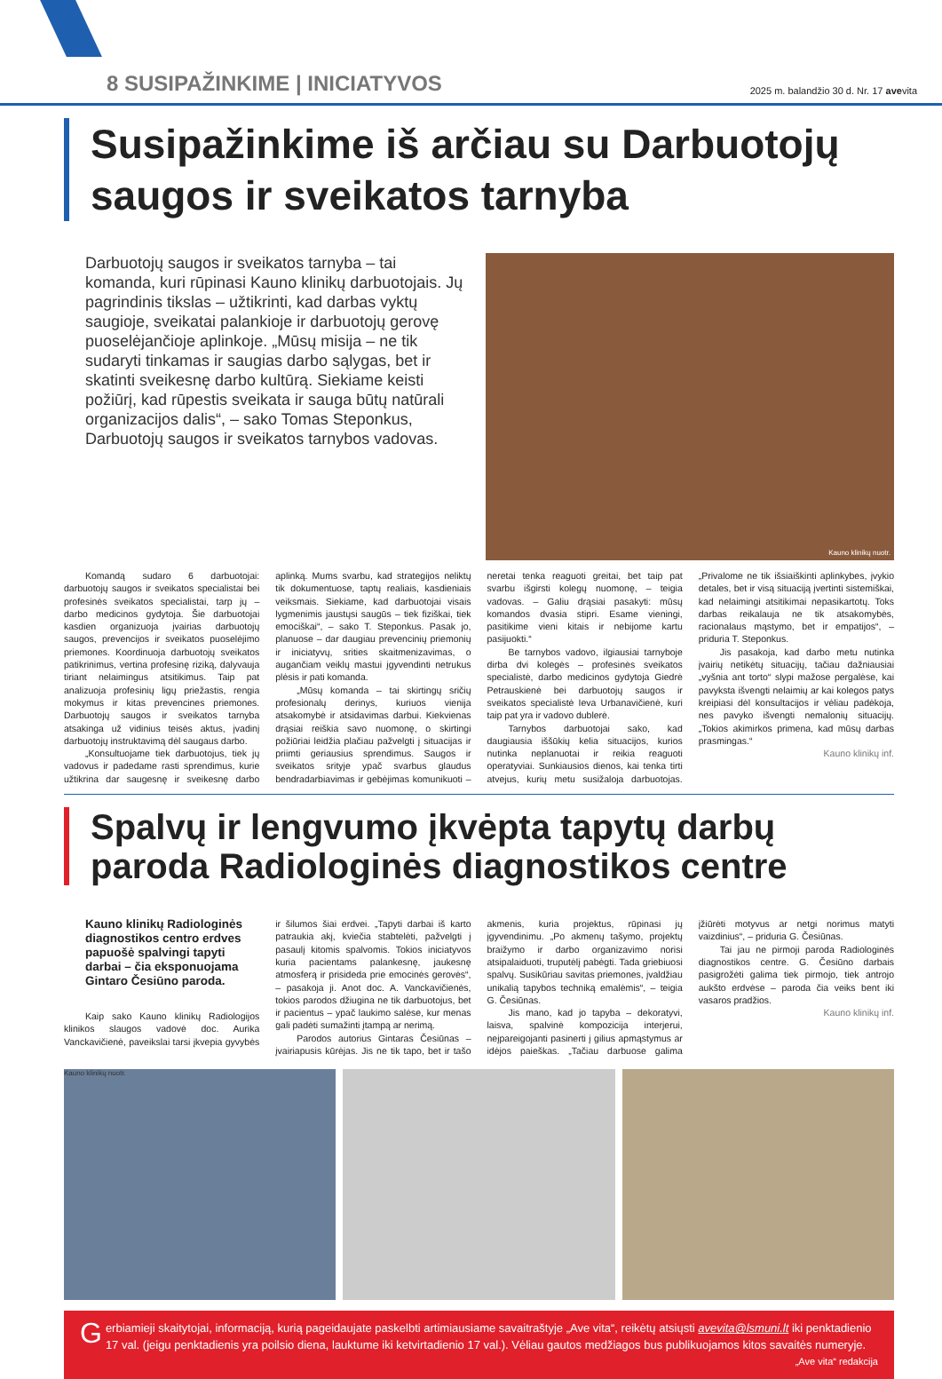8 SUSIPAŽINKIME | INICIATYVOS 2025 m. balandžio 30 d. Nr. 17 avevita
Susipažinkime iš arčiau su Darbuotojų saugos ir sveikatos tarnyba
Darbuotojų saugos ir sveikatos tarnyba – tai komanda, kuri rūpinasi Kauno klinikų darbuotojais. Jų pagrindinis tikslas – užtikrinti, kad darbas vyktų saugioje, sveikatai palankioje ir darbuotojų gerovę puoselėjančioje aplinkoje. „Mūsų misija – ne tik sudaryti tinkamas ir saugias darbo sąlygas, bet ir skatinti sveikesnę darbo kultūrą. Siekiame keisti požiūrį, kad rūpestis sveikata ir sauga būtų natūrali organizacijos dalis“, – sako Tomas Steponkus, Darbuotojų saugos ir sveikatos tarnybos vadovas.
Kauno klinikų nuotr.
Komandą sudaro 6 darbuotojai: darbuotojų saugos ir sveikatos specialistai bei profesinės sveikatos specialistai, tarp jų – darbo medicinos gydytoja. Šie darbuotojai kasdien organizuoja įvairias darbuotojų saugos, prevencijos ir sveikatos puoselėjimo priemones. Koordinuoja darbuotojų sveikatos patikrinimus, vertina profesinę riziką, dalyvauja tiriant nelaimingus atsitikimus. Taip pat analizuoja profesinių ligų priežastis, rengia mokymus ir kitas prevencines priemones. Darbuotojų saugos ir sveikatos tarnyba atsakinga už vidinius teisės aktus, įvadinį darbuotojų instruktavimą dėl saugaus darbo.
„Konsultuojame tiek darbuotojus, tiek jų vadovus ir padedame rasti sprendimus, kurie užtikrina dar saugesnę ir sveikesnę darbo aplinką. Mums svarbu, kad strategijos neliktų tik dokumentuose, taptų realiais, kasdieniais veiksmais. Siekiame, kad darbuotojai visais lygmenimis jaustųsi saugūs – tiek fiziškai, tiek emociškai“, – sako T. Steponkus. Pasak jo, planuose – dar daugiau prevencinių priemonių ir iniciatyvų, srities skaitmenizavimas, o augančiam veiklų mastui įgyvendinti netrukus plėsis ir pati komanda.
„Mūsų komanda – tai skirtingų sričių profesionalų derinys, kuriuos vienija atsakomybė ir atsidavimas darbui. Kiekvienas drąsiai reiškia savo nuomonę, o skirtingi požiūriai leidžia plačiau pažvelgti į situacijas ir priimti geriausius sprendimus. Saugos ir sveikatos srityje ypač svarbus glaudus bendradarbiavimas ir gebėjimas komunikuoti – neretai tenka reaguoti greitai, bet taip pat svarbu išgirsti kolegų nuomonę, – teigia vadovas. – Galiu drąsiai pasakyti: mūsų komandos dvasia stipri. Esame vieningi, pasitikime vieni kitais ir nebijome kartu pasijuokti.“
Be tarnybos vadovo, ilgiausiai tarnyboje dirba dvi kolegės – profesinės sveikatos specialistė, darbo medicinos gydytoja Giedrė Petrauskienė bei darbuotojų saugos ir sveikatos specialistė Ieva Urbanavičienė, kuri taip pat yra ir vadovo dublerė.
Tarnybos darbuotojai sako, kad daugiausia iššūkių kelia situacijos, kurios nutinka neplanuotai ir reikia reaguoti operatyviai. Sunkiausios dienos, kai tenka tirti atvejus, kurių metu susižaloja darbuotojas. „Privalome ne tik išsiaiškinti aplinkybes, įvykio detales, bet ir visą situaciją įvertinti sistemiškai, kad nelaimingi atsitikimai nepasikartotų. Toks darbas reikalauja ne tik atsakomybės, racionalaus mąstymo, bet ir empatijos“, – priduria T. Steponkus.
Jis pasakoja, kad darbo metu nutinka įvairių netikėtų situacijų, tačiau dažniausiai „vyšnia ant torto“ slypi mažose pergalėse, kai pavyksta išvengti nelaimių ar kai kolegos patys kreipiasi dėl konsultacijos ir vėliau padėkoja, nes pavyko išvengti nemalonių situacijų. „Tokios akimirkos primena, kad mūsų darbas prasmingas.“
Kauno klinikų inf.
Spalvų ir lengvumo įkvėpta tapytų darbų paroda Radiologinės diagnostikos centre
Kauno klinikų Radiologinės diagnostikos centro erdves papuošė spalvingi tapyti darbai – čia eksponuojama Gintaro Česiūno paroda.
Kaip sako Kauno klinikų Radiologijos klinikos slaugos vadovė doc. Aurika Vanckavičienė, paveikslai tarsi įkvepia gyvybės ir šilumos šiai erdvei. „Tapyti darbai iš karto patraukia akį, kviečia stabtelėti, pažvelgti į pasaulį kitomis spalvomis. Tokios iniciatyvos kuria pacientams palankesnę, jaukesnę atmosferą ir prisideda prie emocinės gerovės“, – pasakoja ji. Anot doc. A. Vanckavičienės, tokios parodos džiugina ne tik darbuotojus, bet ir pacientus – ypač laukimo salėse, kur menas gali padėti sumažinti įtampą ar nerimą.
Parodos autorius Gintaras Česiūnas – įvairiapusis kūrėjas. Jis ne tik tapo, bet ir tašo akmenis, kuria projektus, rūpinasi jų įgyvendinimu. „Po akmenų tašymo, projektų braižymo ir darbo organizavimo norisi atsipalaiduoti, truputėlį pabėgti. Tada griebiuosi spalvų. Susikūriau savitas priemones, įvaldžiau unikalią tapybos techniką emalėmis“, – teigia G. Česiūnas.
Jis mano, kad jo tapyba – dekoratyvi, laisva, spalvinė kompozicija interjerui, neįpareigojanti pasinerti į gilius apmąstymus ar idėjos paieškas. „Tačiau darbuose galima įžiūrėti motyvus ar netgi norimus matyti vaizdinius“, – priduria G. Česiūnas.
Tai jau ne pirmoji paroda Radiologinės diagnostikos centre. G. Česiūno darbais pasigrožėti galima tiek pirmojo, tiek antrojo aukšto erdvėse – paroda čia veiks bent iki vasaros pradžios.
Kauno klinikų inf.
Kauno klinikų nuotr.
Gerbiamieji skaitytojai, informaciją, kurią pageidaujate paskelbti artimiausiame savaitraštyje „Ave vita“, reikėtų atsiųsti avevita@lsmuni.lt iki penktadienio 17 val. (jeigu penktadienis yra poilsio diena, lauktume iki ketvirtadienio 17 val.). Vėliau gautos medžiagos bus publikuojamos kitos savaitės numeryje.
„Ave vita“ redakcija